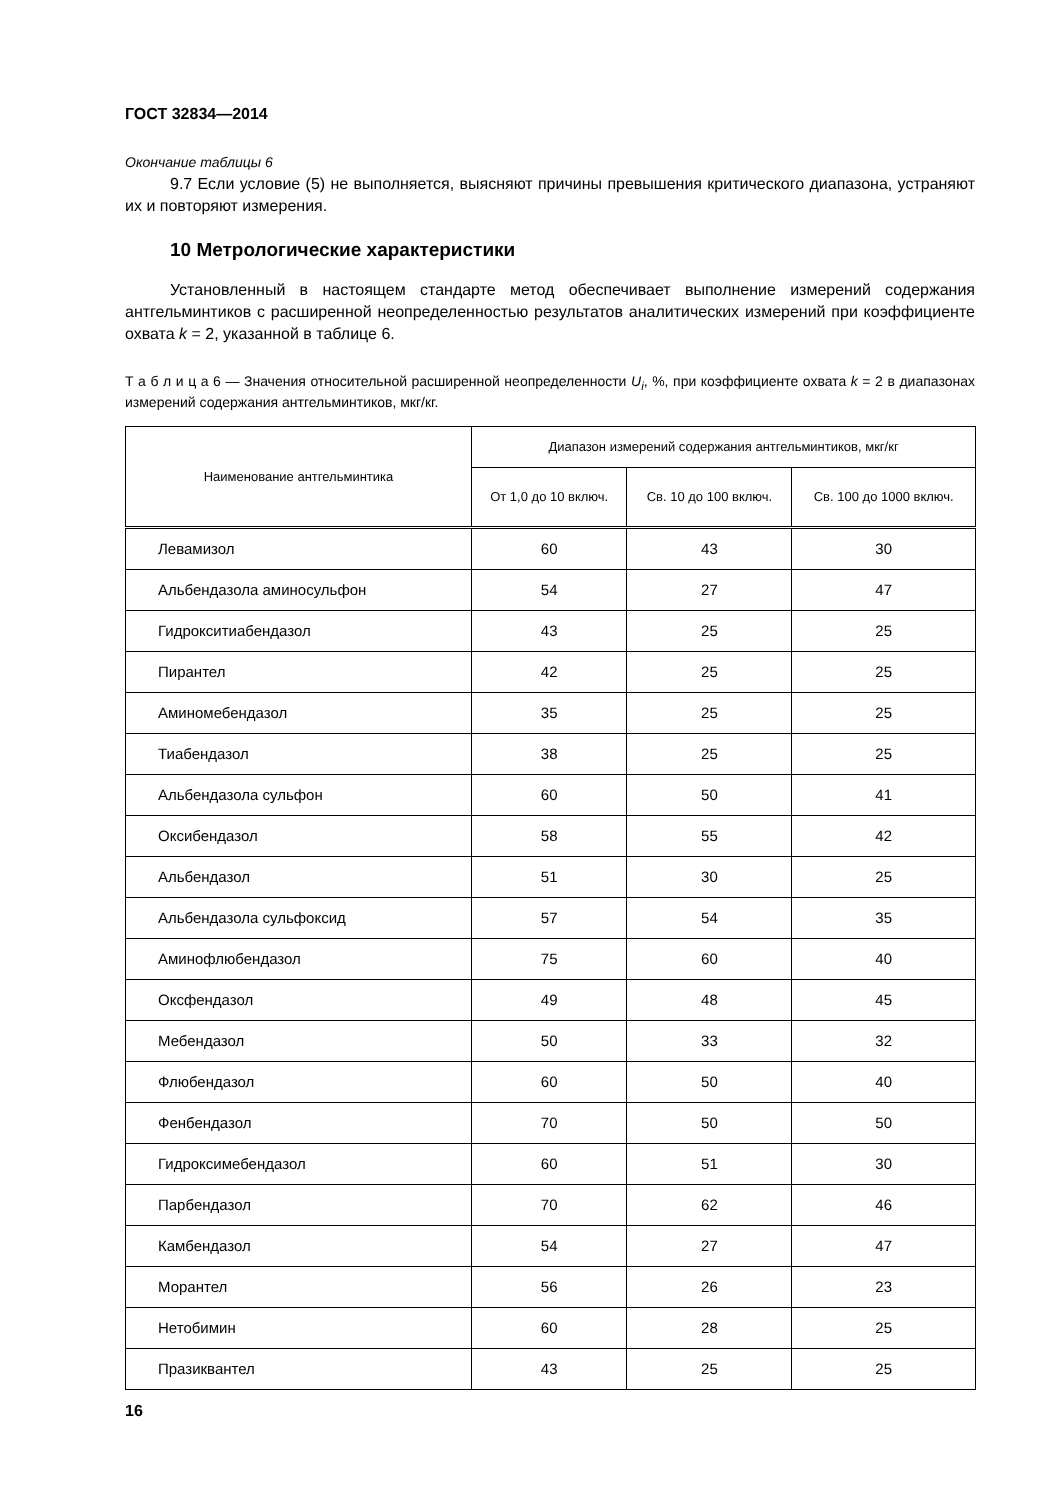ГОСТ 32834—2014
Окончание таблицы 6
9.7 Если условие (5) не выполняется, выясняют причины превышения критического диапазона, устраняют их и повторяют измерения.
10 Метрологические характеристики
Установленный в настоящем стандарте метод обеспечивает выполнение измерений содержания антгельминтиков с расширенной неопределенностью результатов аналитических измерений при коэффициенте охвата k = 2, указанной в таблице 6.
Т а б л и ц а 6 — Значения относительной расширенной неопределенности U<sub>i</sub>, %, при коэффициенте охвата k = 2 в диапазонах измерений содержания антгельминтиков, мкг/кг.
| Наименование антгельминтика | Диапазон измерений содержания антгельминтиков, мкг/кг | | |
| --- | --- | --- | --- |
| | От 1,0 до 10 включ. | Св. 10 до 100 включ. | Св. 100 до 1000 включ. |
| Левамизол | 60 | 43 | 30 |
| Альбендазола аминосульфон | 54 | 27 | 47 |
| Гидрокситиабендазол | 43 | 25 | 25 |
| Пирантел | 42 | 25 | 25 |
| Аминомебендазол | 35 | 25 | 25 |
| Тиабендазол | 38 | 25 | 25 |
| Альбендазола сульфон | 60 | 50 | 41 |
| Оксибендазол | 58 | 55 | 42 |
| Альбендазол | 51 | 30 | 25 |
| Альбендазола сульфоксид | 57 | 54 | 35 |
| Аминофлюбендазол | 75 | 60 | 40 |
| Оксфендазол | 49 | 48 | 45 |
| Мебендазол | 50 | 33 | 32 |
| Флюбендазол | 60 | 50 | 40 |
| Фенбендазол | 70 | 50 | 50 |
| Гидроксимебендазол | 60 | 51 | 30 |
| Парбендазол | 70 | 62 | 46 |
| Камбендазол | 54 | 27 | 47 |
| Морантел | 56 | 26 | 23 |
| Нетобимин | 60 | 28 | 25 |
| Празиквантел | 43 | 25 | 25 |
16